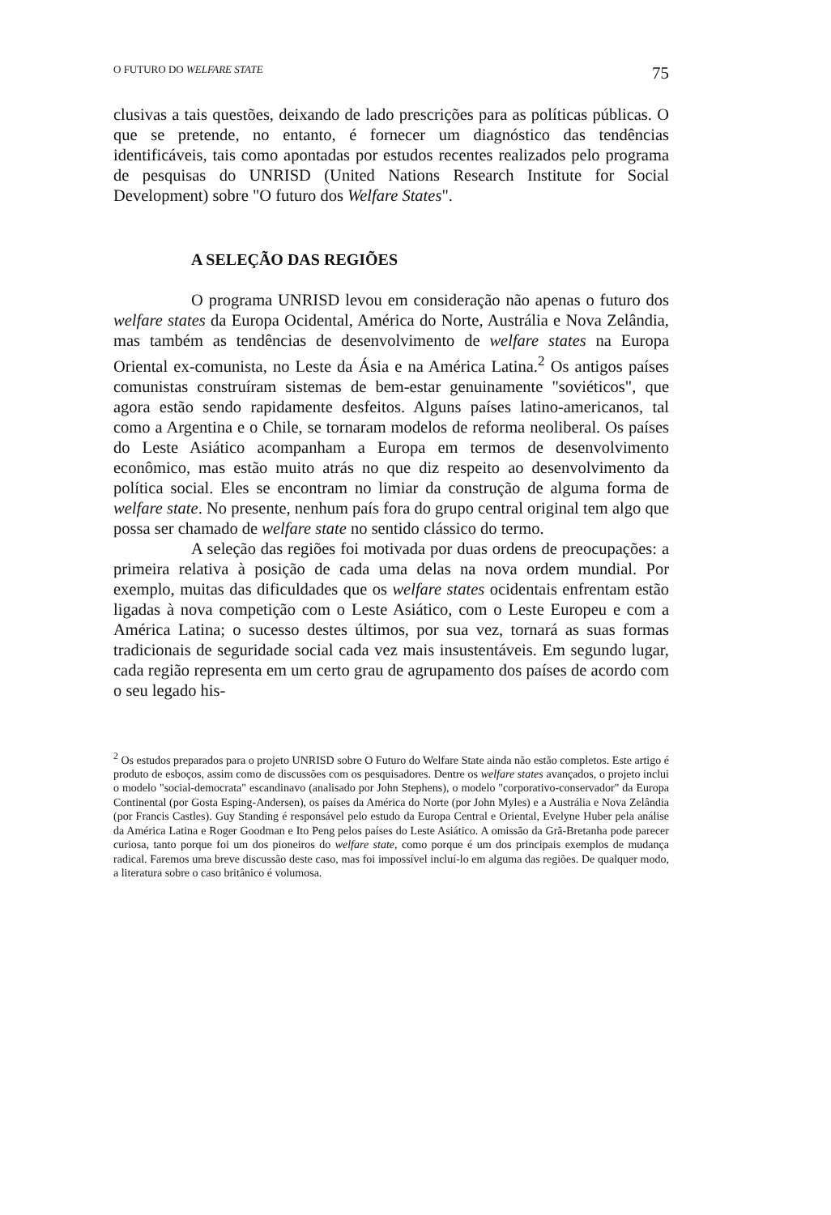O FUTURO DO WELFARE STATE 75
clusivas a tais questões, deixando de lado prescrições para as políticas públicas. O que se pretende, no entanto, é fornecer um diagnóstico das tendências identificáveis, tais como apontadas por estudos recentes realizados pelo programa de pesquisas do UNRISD (United Nations Research Institute for Social Development) sobre "O futuro dos Welfare States".
A SELEÇÃO DAS REGIÕES
O programa UNRISD levou em consideração não apenas o futuro dos welfare states da Europa Ocidental, América do Norte, Austrália e Nova Zelândia, mas também as tendências de desenvolvimento de welfare states na Europa Oriental ex-comunista, no Leste da Ásia e na América Latina.<sup>2</sup> Os antigos países comunistas construíram sistemas de bem-estar genuinamente "soviéticos", que agora estão sendo rapidamente desfeitos. Alguns países latino-americanos, tal como a Argentina e o Chile, se tornaram modelos de reforma neoliberal. Os países do Leste Asiático acompanham a Europa em termos de desenvolvimento econômico, mas estão muito atrás no que diz respeito ao desenvolvimento da política social. Eles se encontram no limiar da construção de alguma forma de welfare state. No presente, nenhum país fora do grupo central original tem algo que possa ser chamado de welfare state no sentido clássico do termo.
A seleção das regiões foi motivada por duas ordens de preocupações: a primeira relativa à posição de cada uma delas na nova ordem mundial. Por exemplo, muitas das dificuldades que os welfare states ocidentais enfrentam estão ligadas à nova competição com o Leste Asiático, com o Leste Europeu e com a América Latina; o sucesso destes últimos, por sua vez, tornará as suas formas tradicionais de seguridade social cada vez mais insustentáveis. Em segundo lugar, cada região representa em um certo grau de agrupamento dos países de acordo com o seu legado his-
<sup>2</sup> Os estudos preparados para o projeto UNRISD sobre O Futuro do Welfare State ainda não estão completos. Este artigo é produto de esboços, assim como de discussões com os pesquisadores. Dentre os welfare states avançados, o projeto inclui o modelo "social-democrata" escandinavo (analisado por John Stephens), o modelo "corporativo-conservador" da Europa Continental (por Gosta Esping-Andersen), os países da América do Norte (por John Myles) e a Austrália e Nova Zelândia (por Francis Castles). Guy Standing é responsável pelo estudo da Europa Central e Oriental, Evelyne Huber pela análise da América Latina e Roger Goodman e Ito Peng pelos países do Leste Asiático. A omissão da Grã-Bretanha pode parecer curiosa, tanto porque foi um dos pioneiros do welfare state, como porque é um dos principais exemplos de mudança radical. Faremos uma breve discussão deste caso, mas foi impossível incluí-lo em alguma das regiões. De qualquer modo, a literatura sobre o caso britânico é volumosa.